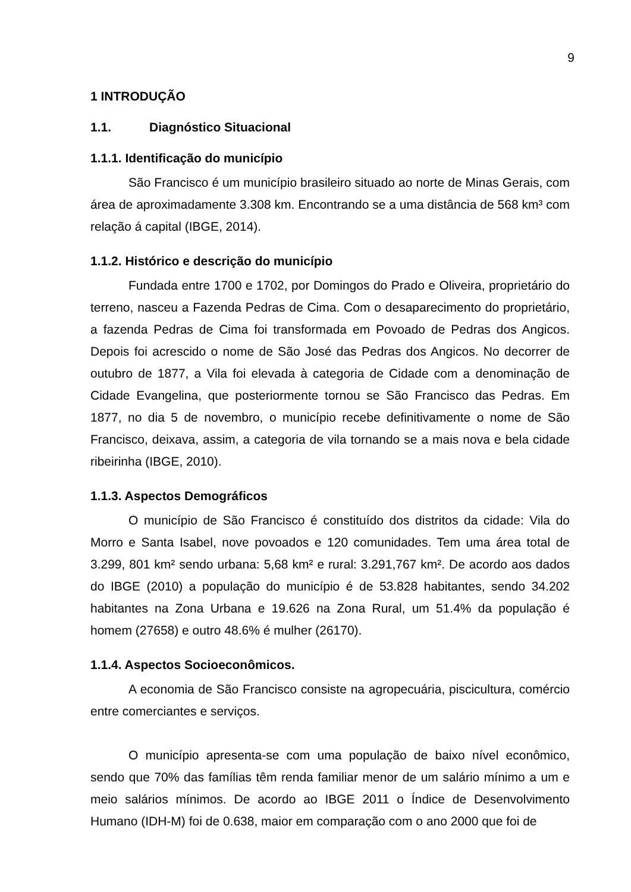9
1 INTRODUÇÃO
1.1. Diagnóstico Situacional
1.1.1. Identificação do município
São Francisco é um município brasileiro situado ao norte de Minas Gerais, com área de aproximadamente 3.308 km. Encontrando se a uma distância de 568 km³ com relação á capital (IBGE, 2014).
1.1.2. Histórico e descrição do município
Fundada entre 1700 e 1702, por Domingos do Prado e Oliveira, proprietário do terreno, nasceu a Fazenda Pedras de Cima. Com o desaparecimento do proprietário, a fazenda Pedras de Cima foi transformada em Povoado de Pedras dos Angicos. Depois foi acrescido o nome de São José das Pedras dos Angicos. No decorrer de outubro de 1877, a Vila foi elevada à categoria de Cidade com a denominação de Cidade Evangelina, que posteriormente tornou se São Francisco das Pedras. Em 1877, no dia 5 de novembro, o município recebe definitivamente o nome de São Francisco, deixava, assim, a categoria de vila tornando se a mais nova e bela cidade ribeirinha (IBGE, 2010).
1.1.3. Aspectos Demográficos
O município de São Francisco é constituído dos distritos da cidade: Vila do Morro e Santa Isabel, nove povoados e 120 comunidades. Tem uma área total de 3.299, 801 km² sendo urbana: 5,68 km² e rural: 3.291,767 km². De acordo aos dados do IBGE (2010) a população do município é de 53.828 habitantes, sendo 34.202 habitantes na Zona Urbana e 19.626 na Zona Rural, um 51.4% da população é homem (27658) e outro 48.6% é mulher (26170).
1.1.4. Aspectos Socioeconômicos.
A economia de São Francisco consiste na agropecuária, piscicultura, comércio entre comerciantes e serviços.
O município apresenta-se com uma população de baixo nível econômico, sendo que 70% das famílias têm renda familiar menor de um salário mínimo a um e meio salários mínimos. De acordo ao IBGE 2011 o Índice de Desenvolvimento Humano (IDH-M) foi de 0.638, maior em comparação com o ano 2000 que foi de